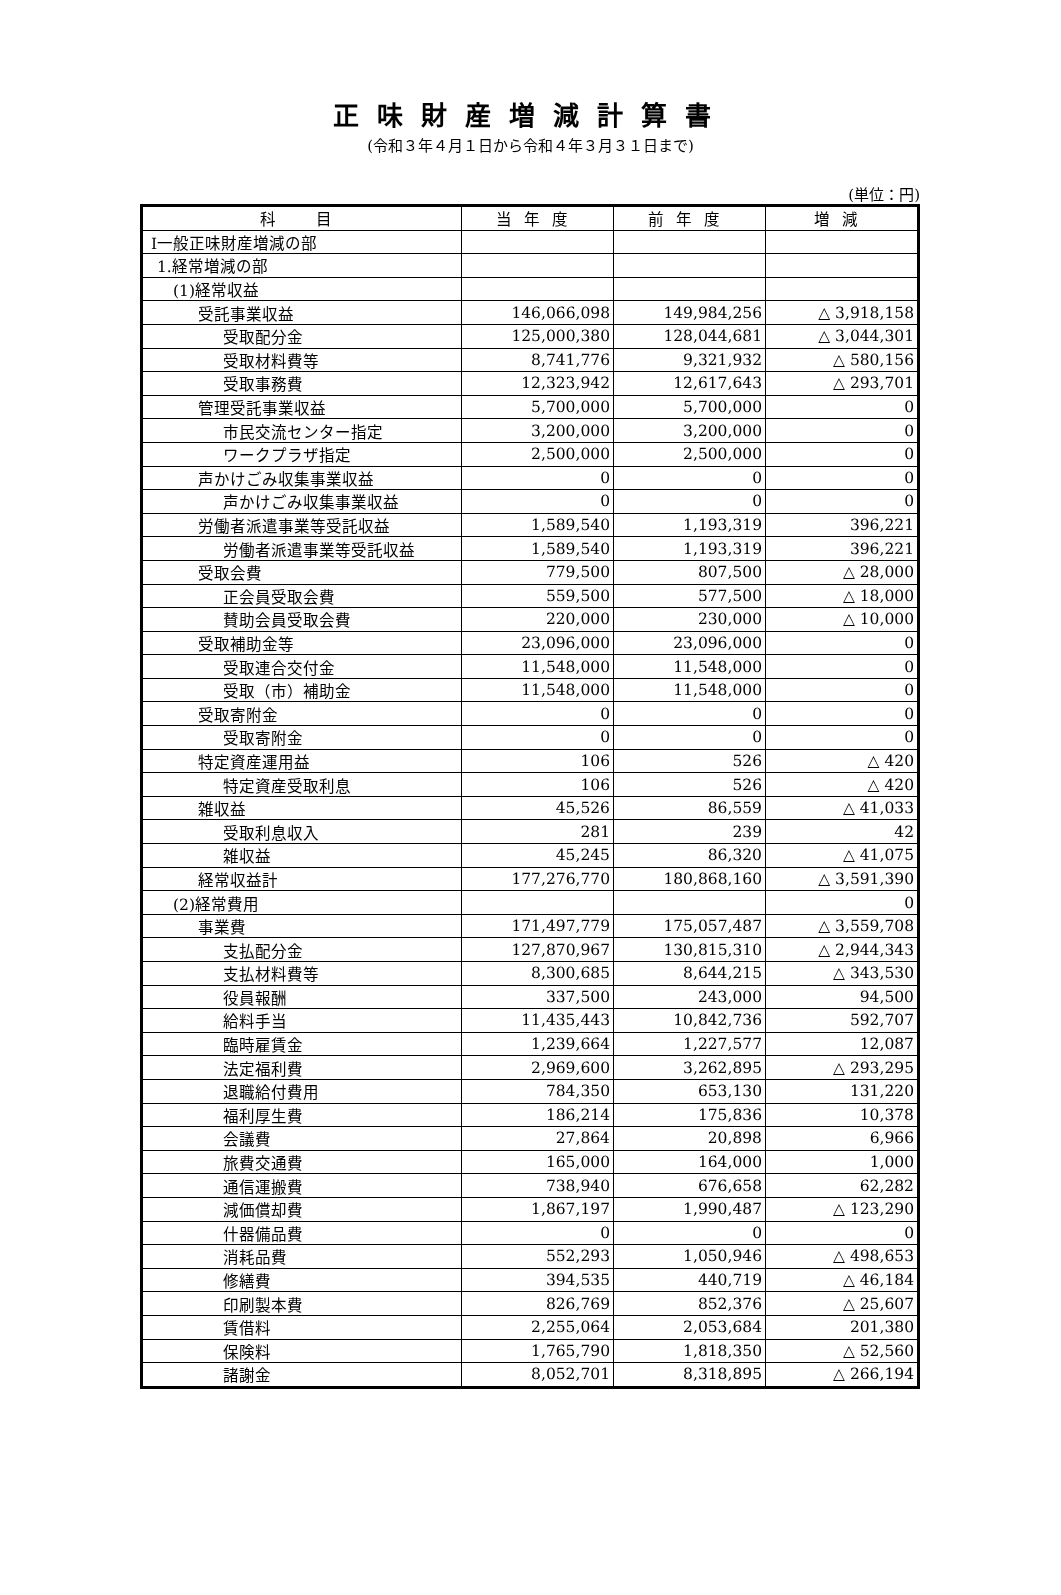正味財産増減計算書
(令和３年４月１日から令和４年３月３１日まで)
(単位：円)
| 科 目 | 当年度 | 前年度 | 増減 |
| --- | --- | --- | --- |
| Ⅰ一般正味財産増減の部 | | | |
| 1.経常増減の部 | | | |
| (1)経常収益 | | | |
| 受託事業収益 | 146,066,098 | 149,984,256 | △ 3,918,158 |
| 受取配分金 | 125,000,380 | 128,044,681 | △ 3,044,301 |
| 受取材料費等 | 8,741,776 | 9,321,932 | △ 580,156 |
| 受取事務費 | 12,323,942 | 12,617,643 | △ 293,701 |
| 管理受託事業収益 | 5,700,000 | 5,700,000 | 0 |
| 市民交流センター指定 | 3,200,000 | 3,200,000 | 0 |
| ワークプラザ指定 | 2,500,000 | 2,500,000 | 0 |
| 声かけごみ収集事業収益 | 0 | 0 | 0 |
| 声かけごみ収集事業収益 | 0 | 0 | 0 |
| 労働者派遣事業等受託収益 | 1,589,540 | 1,193,319 | 396,221 |
| 労働者派遣事業等受託収益 | 1,589,540 | 1,193,319 | 396,221 |
| 受取会費 | 779,500 | 807,500 | △ 28,000 |
| 正会員受取会費 | 559,500 | 577,500 | △ 18,000 |
| 賛助会員受取会費 | 220,000 | 230,000 | △ 10,000 |
| 受取補助金等 | 23,096,000 | 23,096,000 | 0 |
| 受取連合交付金 | 11,548,000 | 11,548,000 | 0 |
| 受取（市）補助金 | 11,548,000 | 11,548,000 | 0 |
| 受取寄附金 | 0 | 0 | 0 |
| 受取寄附金 | 0 | 0 | 0 |
| 特定資産運用益 | 106 | 526 | △ 420 |
| 特定資産受取利息 | 106 | 526 | △ 420 |
| 雑収益 | 45,526 | 86,559 | △ 41,033 |
| 受取利息収入 | 281 | 239 | 42 |
| 雑収益 | 45,245 | 86,320 | △ 41,075 |
| 経常収益計 | 177,276,770 | 180,868,160 | △ 3,591,390 |
| (2)経常費用 | | | 0 |
| 事業費 | 171,497,779 | 175,057,487 | △ 3,559,708 |
| 支払配分金 | 127,870,967 | 130,815,310 | △ 2,944,343 |
| 支払材料費等 | 8,300,685 | 8,644,215 | △ 343,530 |
| 役員報酬 | 337,500 | 243,000 | 94,500 |
| 給料手当 | 11,435,443 | 10,842,736 | 592,707 |
| 臨時雇賃金 | 1,239,664 | 1,227,577 | 12,087 |
| 法定福利費 | 2,969,600 | 3,262,895 | △ 293,295 |
| 退職給付費用 | 784,350 | 653,130 | 131,220 |
| 福利厚生費 | 186,214 | 175,836 | 10,378 |
| 会議費 | 27,864 | 20,898 | 6,966 |
| 旅費交通費 | 165,000 | 164,000 | 1,000 |
| 通信運搬費 | 738,940 | 676,658 | 62,282 |
| 減価償却費 | 1,867,197 | 1,990,487 | △ 123,290 |
| 什器備品費 | 0 | 0 | 0 |
| 消耗品費 | 552,293 | 1,050,946 | △ 498,653 |
| 修繕費 | 394,535 | 440,719 | △ 46,184 |
| 印刷製本費 | 826,769 | 852,376 | △ 25,607 |
| 賃借料 | 2,255,064 | 2,053,684 | 201,380 |
| 保険料 | 1,765,790 | 1,818,350 | △ 52,560 |
| 諸謝金 | 8,052,701 | 8,318,895 | △ 266,194 |